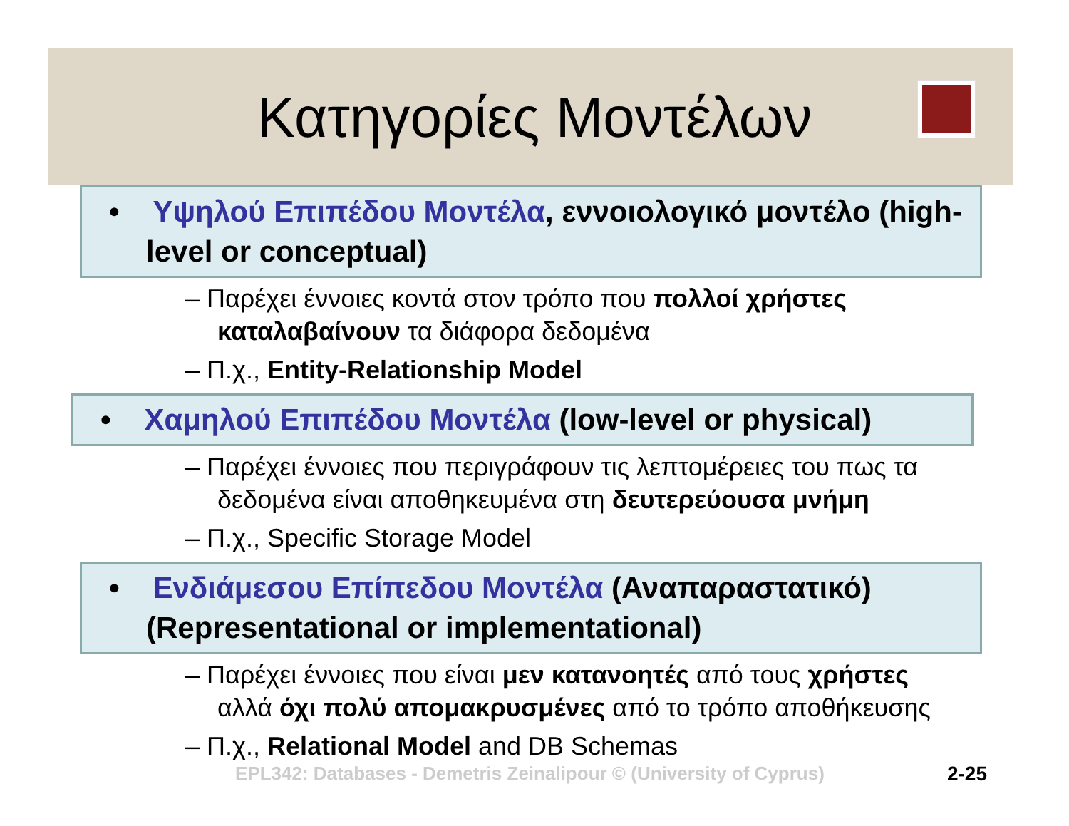Κατηγορίες Μοντέλων
• Υψηλού Επιπέδου Μοντέλα, εννοιολογικό μοντέλο (high-level or conceptual)
– Παρέχει έννοιες κοντά στον τρόπο που πολλοί χρήστες καταλαβαίνουν τα διάφορα δεδομένα
– Π.χ., Entity-Relationship Model
• Χαμηλού Επιπέδου Μοντέλα (low-level or physical)
– Παρέχει έννοιες που περιγράφουν τις λεπτομέρειες του πως τα δεδομένα είναι αποθηκευμένα στη δευτερεύουσα μνήμη
– Π.χ., Specific Storage Model
• Ενδιάμεσου Επίπεδου Μοντέλα (Αναπαραστατικό) (Representational or implementational)
– Παρέχει έννοιες που είναι μεν κατανοητές από τους χρήστες αλλά όχι πολύ απομακρυσμένες από το τρόπο αποθήκευσης
– Π.χ., Relational Model and DB Schemas
EPL342: Databases - Demetris Zeinalipour © (University of Cyprus) 2-25